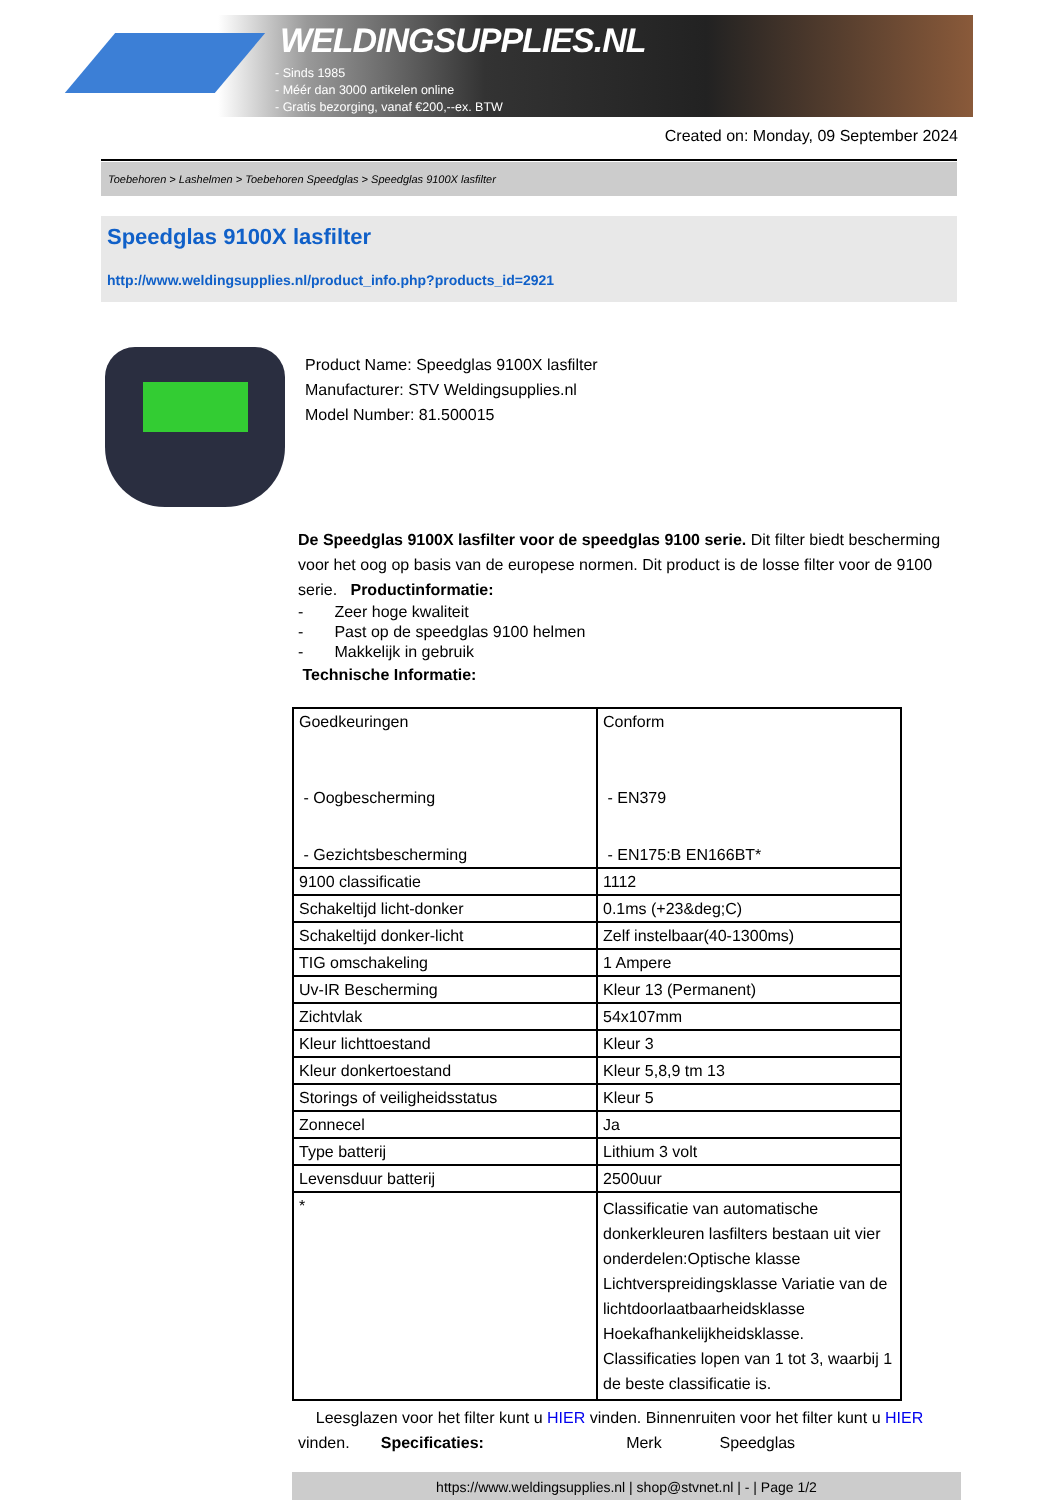WELDINGSUPPLIES.NL
- Sinds 1985
- Méér dan 3000 artikelen online
- Gratis bezorging, vanaf €200,--ex. BTW
Created on: Monday, 09 September 2024
Toebehoren > Lashelmen > Toebehoren Speedglas > Speedglas 9100X lasfilter
Speedglas 9100X lasfilter
http://www.weldingsupplies.nl/product_info.php?products_id=2921
Product Name: Speedglas 9100X lasfilter
Manufacturer: STV Weldingsupplies.nl
Model Number: 81.500015
De Speedglas 9100X lasfilter voor de speedglas 9100 serie. Dit filter biedt bescherming voor het oog op basis van de europese normen. Dit product is de losse filter voor de 9100 serie. Productinformatie:
- Zeer hoge kwaliteit
- Past op de speedglas 9100 helmen
- Makkelijk in gebruik
Technische Informatie:
| Goedkeuringen - Oogbescherming - Gezichtsbescherming | Conform - EN379 - EN175:B EN166BT* |
| 9100 classificatie | 1112 |
| Schakeltijd licht-donker | 0.1ms (+23&deg;C) |
| Schakeltijd donker-licht | Zelf instelbaar(40-1300ms) |
| TIG omschakeling | 1 Ampere |
| Uv-IR Bescherming | Kleur 13 (Permanent) |
| Zichtvlak | 54x107mm |
| Kleur lichttoestand | Kleur 3 |
| Kleur donkertoestand | Kleur 5,8,9 tm 13 |
| Storings of veiligheidsstatus | Kleur 5 |
| Zonnecel | Ja |
| Type batterij | Lithium 3 volt |
| Levensduur batterij | 2500uur |
| * | Classificatie van automatische donkerkleuren lasfilters bestaan uit vier onderdelen:Optische klasse Lichtverspreidingsklasse Variatie van de lichtdoorlaatbaarheidsklasse Hoekafhankelijkheidsklasse. Classificaties lopen van 1 tot 3, waarbij 1 de beste classificatie is. |
Leesglazen voor het filter kunt u HIER vinden. Binnenruiten voor het filter kunt u HIER vinden. Specificaties: Merk Speedglas
https://www.weldingsupplies.nl | shop@stvnet.nl | - | Page 1/2